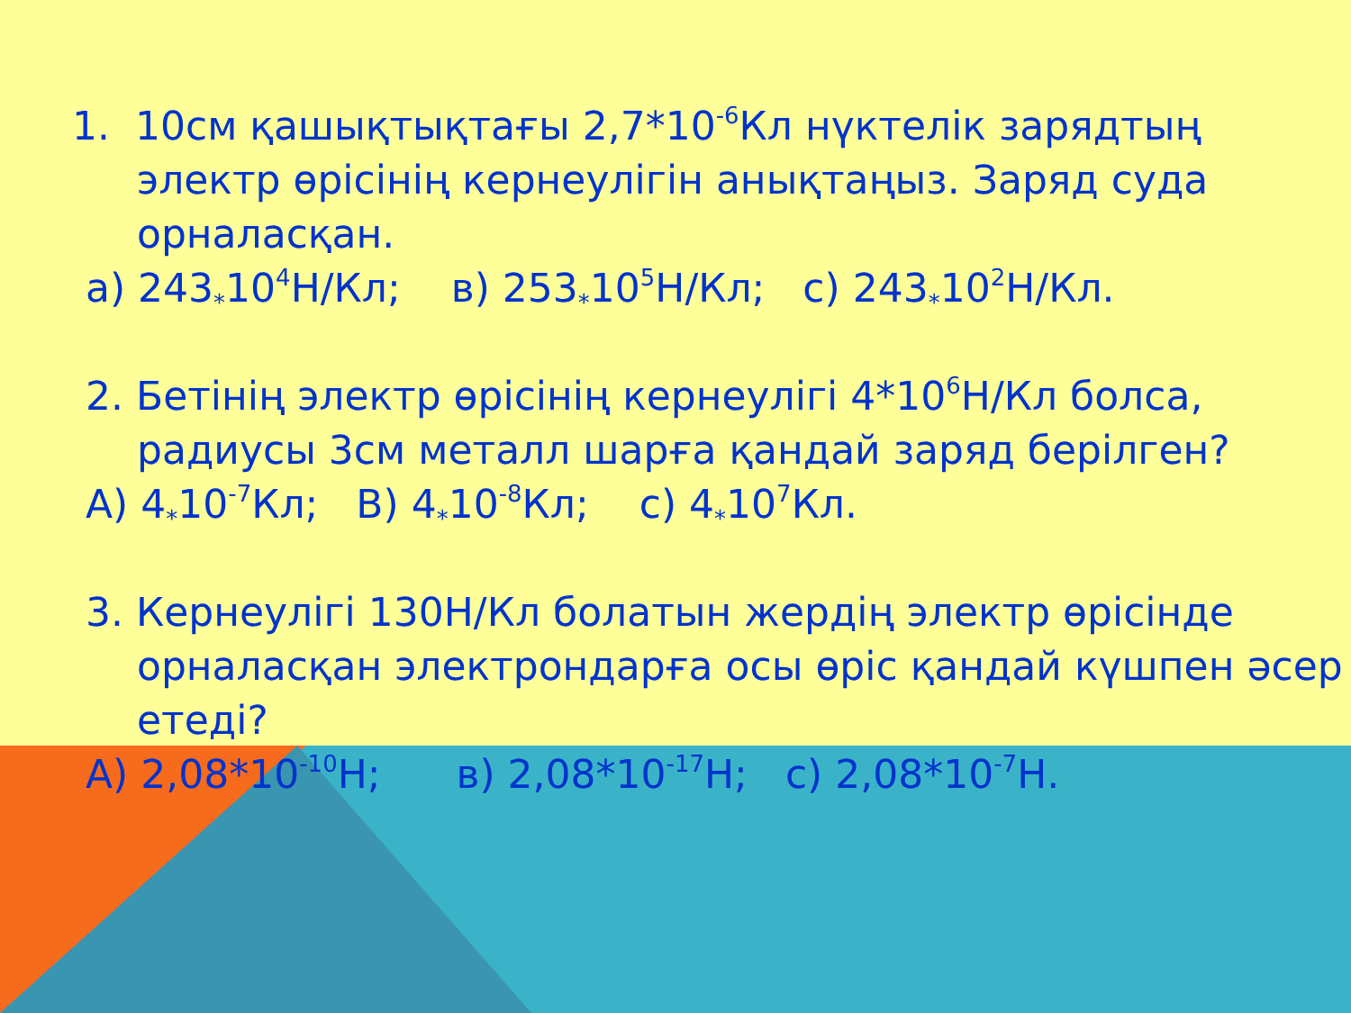1. 10см қашықтықтағы 2,7*10<sup>-6</sup>Кл нүктелік зарядтың электр өрісінің кернеулігін анықтаңыз. Заряд суда орналасқан.
а) 243<sub>*</sub>10<sup>4</sup>Н/Кл; в) 253<sub>*</sub>10<sup>5</sup>Н/Кл; с) 243<sub>*</sub>10<sup>2</sup>Н/Кл.
2. Бетінің электр өрісінің кернеулігі 4*10<sup>6</sup>Н/Кл болса, радиусы 3см металл шарға қандай заряд берілген?
А) 4<sub>*</sub>10<sup>-7</sup>Кл; В) 4<sub>*</sub>10<sup>-8</sup>Кл; с) 4<sub>*</sub>10<sup>7</sup>Кл.
3. Кернеулігі 130Н/Кл болатын жердің электр өрісінде орналасқан электрондарға осы өріс қандай күшпен әсер етеді?
А) 2,08*10<sup>-10</sup>Н; в) 2,08*10<sup>-17</sup>Н; с) 2,08*10<sup>-7</sup>Н.